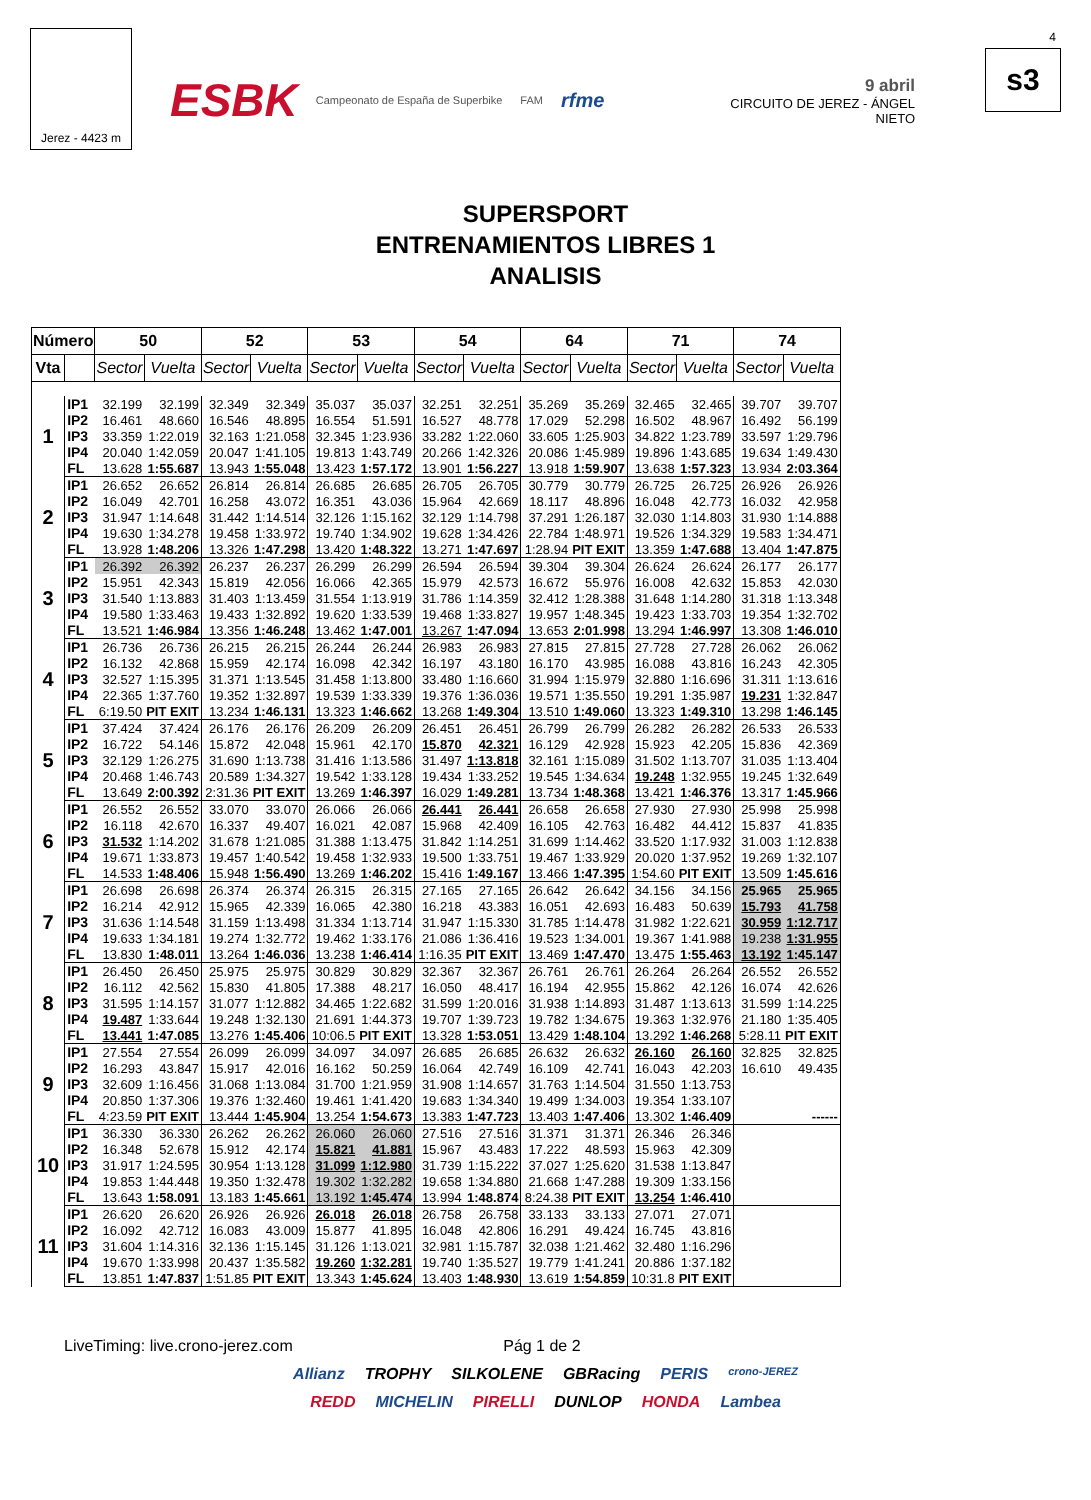Jerez - 4423 m
ESBK Campeonato de España de Superbike FAM rfme
9 abril
CIRCUITO DE JEREZ - ÁNGEL NIETO
4
s3
SUPERSPORT
ENTRENAMIENTOS LIBRES 1
ANALISIS
| Número | | 50 | | 52 | | 53 | | 54 | | 64 | | 71 | | 74 | |
| --- | --- | --- | --- | --- | --- | --- | --- | --- | --- | --- | --- | --- | --- | --- | --- |
| Vta | | Sector | Vuelta | Sector | Vuelta | Sector | Vuelta | Sector | Vuelta | Sector | Vuelta | Sector | Vuelta | Sector | Vuelta |
| 1 | IP1 | 32.199 | 32.199 | 32.349 | 32.349 | 35.037 | 35.037 | 32.251 | 32.251 | 35.269 | 35.269 | 32.465 | 32.465 | 39.707 | 39.707 |
| | IP2 | 16.461 | 48.660 | 16.546 | 48.895 | 16.554 | 51.591 | 16.527 | 48.778 | 17.029 | 52.298 | 16.502 | 48.967 | 16.492 | 56.199 |
| | IP3 | 33.359 | 1:22.019 | 32.163 | 1:21.058 | 32.345 | 1:23.936 | 33.282 | 1:22.060 | 33.605 | 1:25.903 | 34.822 | 1:23.789 | 33.597 | 1:29.796 |
| | IP4 | 20.040 | 1:42.059 | 20.047 | 1:41.105 | 19.813 | 1:43.749 | 20.266 | 1:42.326 | 20.086 | 1:45.989 | 19.896 | 1:43.685 | 19.634 | 1:49.430 |
| | FL | 13.628 | 1:55.687 | 13.943 | 1:55.048 | 13.423 | 1:57.172 | 13.901 | 1:56.227 | 13.918 | 1:59.907 | 13.638 | 1:57.323 | 13.934 | 2:03.364 |
| 2 | IP1 | 26.652 | 26.652 | 26.814 | 26.814 | 26.685 | 26.685 | 26.705 | 26.705 | 30.779 | 30.779 | 26.725 | 26.725 | 26.926 | 26.926 |
| | IP2 | 16.049 | 42.701 | 16.258 | 43.072 | 16.351 | 43.036 | 15.964 | 42.669 | 18.117 | 48.896 | 16.048 | 42.773 | 16.032 | 42.958 |
| | IP3 | 31.947 | 1:14.648 | 31.442 | 1:14.514 | 32.126 | 1:15.162 | 32.129 | 1:14.798 | 37.291 | 1:26.187 | 32.030 | 1:14.803 | 31.930 | 1:14.888 |
| | IP4 | 19.630 | 1:34.278 | 19.458 | 1:33.972 | 19.740 | 1:34.902 | 19.628 | 1:34.426 | 22.784 | 1:48.971 | 19.526 | 1:34.329 | 19.583 | 1:34.471 |
| | FL | 13.928 | 1:48.206 | 13.326 | 1:47.298 | 13.420 | 1:48.322 | 13.271 | 1:47.697 | 1:28.94 | PIT EXIT | 13.359 | 1:47.688 | 13.404 | 1:47.875 |
| 3 | IP1 | 26.392 | 26.392 | 26.237 | 26.237 | 26.299 | 26.299 | 26.594 | 26.594 | 39.304 | 39.304 | 26.624 | 26.624 | 26.177 | 26.177 |
| | IP2 | 15.951 | 42.343 | 15.819 | 42.056 | 16.066 | 42.365 | 15.979 | 42.573 | 16.672 | 55.976 | 16.008 | 42.632 | 15.853 | 42.030 |
| | IP3 | 31.540 | 1:13.883 | 31.403 | 1:13.459 | 31.554 | 1:13.919 | 31.786 | 1:14.359 | 32.412 | 1:28.388 | 31.648 | 1:14.280 | 31.318 | 1:13.348 |
| | IP4 | 19.580 | 1:33.463 | 19.433 | 1:32.892 | 19.620 | 1:33.539 | 19.468 | 1:33.827 | 19.957 | 1:48.345 | 19.423 | 1:33.703 | 19.354 | 1:32.702 |
| | FL | 13.521 | 1:46.984 | 13.356 | 1:46.248 | 13.462 | 1:47.001 | 13.267 | 1:47.094 | 13.653 | 2:01.998 | 13.294 | 1:46.997 | 13.308 | 1:46.010 |
| 4 | IP1 | 26.736 | 26.736 | 26.215 | 26.215 | 26.244 | 26.244 | 26.983 | 26.983 | 27.815 | 27.815 | 27.728 | 27.728 | 26.062 | 26.062 |
| | IP2 | 16.132 | 42.868 | 15.959 | 42.174 | 16.098 | 42.342 | 16.197 | 43.180 | 16.170 | 43.985 | 16.088 | 43.816 | 16.243 | 42.305 |
| | IP3 | 32.527 | 1:15.395 | 31.371 | 1:13.545 | 31.458 | 1:13.800 | 33.480 | 1:16.660 | 31.994 | 1:15.979 | 32.880 | 1:16.696 | 31.311 | 1:13.616 |
| | IP4 | 22.365 | 1:37.760 | 19.352 | 1:32.897 | 19.539 | 1:33.339 | 19.376 | 1:36.036 | 19.571 | 1:35.550 | 19.291 | 1:35.987 | 19.231 | 1:32.847 |
| | FL | 6:19.50 | PIT EXIT | 13.234 | 1:46.131 | 13.323 | 1:46.662 | 13.268 | 1:49.304 | 13.510 | 1:49.060 | 13.323 | 1:49.310 | 13.298 | 1:46.145 |
| 5 | IP1 | 37.424 | 37.424 | 26.176 | 26.176 | 26.209 | 26.209 | 26.451 | 26.451 | 26.799 | 26.799 | 26.282 | 26.282 | 26.533 | 26.533 |
| | IP2 | 16.722 | 54.146 | 15.872 | 42.048 | 15.961 | 42.170 | 15.870 | 42.321 | 16.129 | 42.928 | 15.923 | 42.205 | 15.836 | 42.369 |
| | IP3 | 32.129 | 1:26.275 | 31.690 | 1:13.738 | 31.416 | 1:13.586 | 31.497 | 1:13.818 | 32.161 | 1:15.089 | 31.502 | 1:13.707 | 31.035 | 1:13.404 |
| | IP4 | 20.468 | 1:46.743 | 20.589 | 1:34.327 | 19.542 | 1:33.128 | 19.434 | 1:33.252 | 19.545 | 1:34.634 | 19.248 | 1:32.955 | 19.245 | 1:32.649 |
| | FL | 13.649 | 2:00.392 | 2:31.36 | PIT EXIT | 13.269 | 1:46.397 | 16.029 | 1:49.281 | 13.734 | 1:48.368 | 13.421 | 1:46.376 | 13.317 | 1:45.966 |
| 6 | IP1 | 26.552 | 26.552 | 33.070 | 33.070 | 26.066 | 26.066 | 26.441 | 26.441 | 26.658 | 26.658 | 27.930 | 27.930 | 25.998 | 25.998 |
| | IP2 | 16.118 | 42.670 | 16.337 | 49.407 | 16.021 | 42.087 | 15.968 | 42.409 | 16.105 | 42.763 | 16.482 | 44.412 | 15.837 | 41.835 |
| | IP3 | 31.532 | 1:14.202 | 31.678 | 1:21.085 | 31.388 | 1:13.475 | 31.842 | 1:14.251 | 31.699 | 1:14.462 | 33.520 | 1:17.932 | 31.003 | 1:12.838 |
| | IP4 | 19.671 | 1:33.873 | 19.457 | 1:40.542 | 19.458 | 1:32.933 | 19.500 | 1:33.751 | 19.467 | 1:33.929 | 20.020 | 1:37.952 | 19.269 | 1:32.107 |
| | FL | 14.533 | 1:48.406 | 15.948 | 1:56.490 | 13.269 | 1:46.202 | 15.416 | 1:49.167 | 13.466 | 1:47.395 | 1:54.60 | PIT EXIT | 13.509 | 1:45.616 |
| 7 | IP1 | 26.698 | 26.698 | 26.374 | 26.374 | 26.315 | 26.315 | 27.165 | 27.165 | 26.642 | 26.642 | 34.156 | 34.156 | 25.965 | 25.965 |
| | IP2 | 16.214 | 42.912 | 15.965 | 42.339 | 16.065 | 42.380 | 16.218 | 43.383 | 16.051 | 42.693 | 16.483 | 50.639 | 15.793 | 41.758 |
| | IP3 | 31.636 | 1:14.548 | 31.159 | 1:13.498 | 31.334 | 1:13.714 | 31.947 | 1:15.330 | 31.785 | 1:14.478 | 31.982 | 1:22.621 | 30.959 | 1:12.717 |
| | IP4 | 19.633 | 1:34.181 | 19.274 | 1:32.772 | 19.462 | 1:33.176 | 21.086 | 1:36.416 | 19.523 | 1:34.001 | 19.367 | 1:41.988 | 19.238 | 1:31.955 |
| | FL | 13.830 | 1:48.011 | 13.264 | 1:46.036 | 13.238 | 1:46.414 | 1:16.35 | PIT EXIT | 13.469 | 1:47.470 | 13.475 | 1:55.463 | 13.192 | 1:45.147 |
| 8 | IP1 | 26.450 | 26.450 | 25.975 | 25.975 | 30.829 | 30.829 | 32.367 | 32.367 | 26.761 | 26.761 | 26.264 | 26.264 | 26.552 | 26.552 |
| | IP2 | 16.112 | 42.562 | 15.830 | 41.805 | 17.388 | 48.217 | 16.050 | 48.417 | 16.194 | 42.955 | 15.862 | 42.126 | 16.074 | 42.626 |
| | IP3 | 31.595 | 1:14.157 | 31.077 | 1:12.882 | 34.465 | 1:22.682 | 31.599 | 1:20.016 | 31.938 | 1:14.893 | 31.487 | 1:13.613 | 31.599 | 1:14.225 |
| | IP4 | 19.487 | 1:33.644 | 19.248 | 1:32.130 | 21.691 | 1:44.373 | 19.707 | 1:39.723 | 19.782 | 1:34.675 | 19.363 | 1:32.976 | 21.180 | 1:35.405 |
| | FL | 13.441 | 1:47.085 | 13.276 | 1:45.406 | 10:06.5 | PIT EXIT | 13.328 | 1:53.051 | 13.429 | 1:48.104 | 13.292 | 1:46.268 | 5:28.11 | PIT EXIT |
| 9 | IP1 | 27.554 | 27.554 | 26.099 | 26.099 | 34.097 | 34.097 | 26.685 | 26.685 | 26.632 | 26.632 | 26.160 | 26.160 | 32.825 | 32.825 |
| | IP2 | 16.293 | 43.847 | 15.917 | 42.016 | 16.162 | 50.259 | 16.064 | 42.749 | 16.109 | 42.741 | 16.043 | 42.203 | 16.610 | 49.435 |
| | IP3 | 32.609 | 1:16.456 | 31.068 | 1:13.084 | 31.700 | 1:21.959 | 31.908 | 1:14.657 | 31.763 | 1:14.504 | 31.550 | 1:13.753 | | |
| | IP4 | 20.850 | 1:37.306 | 19.376 | 1:32.460 | 19.461 | 1:41.420 | 19.683 | 1:34.340 | 19.499 | 1:34.003 | 19.354 | 1:33.107 | | |
| | FL | 4:23.59 | PIT EXIT | 13.444 | 1:45.904 | 13.254 | 1:54.673 | 13.383 | 1:47.723 | 13.403 | 1:47.406 | 13.302 | 1:46.409 | | ------ |
| 10 | IP1 | 36.330 | 36.330 | 26.262 | 26.262 | 26.060 | 26.060 | 27.516 | 27.516 | 31.371 | 31.371 | 26.346 | 26.346 | | |
| | IP2 | 16.348 | 52.678 | 15.912 | 42.174 | 15.821 | 41.881 | 15.967 | 43.483 | 17.222 | 48.593 | 15.963 | 42.309 | | |
| | IP3 | 31.917 | 1:24.595 | 30.954 | 1:13.128 | 31.099 | 1:12.980 | 31.739 | 1:15.222 | 37.027 | 1:25.620 | 31.538 | 1:13.847 | | |
| | IP4 | 19.853 | 1:44.448 | 19.350 | 1:32.478 | 19.302 | 1:32.282 | 19.658 | 1:34.880 | 21.668 | 1:47.288 | 19.309 | 1:33.156 | | |
| | FL | 13.643 | 1:58.091 | 13.183 | 1:45.661 | 13.192 | 1:45.474 | 13.994 | 1:48.874 | 8:24.38 | PIT EXIT | 13.254 | 1:46.410 | | |
| 11 | IP1 | 26.620 | 26.620 | 26.926 | 26.926 | 26.018 | 26.018 | 26.758 | 26.758 | 33.133 | 33.133 | 27.071 | 27.071 | | |
| | IP2 | 16.092 | 42.712 | 16.083 | 43.009 | 15.877 | 41.895 | 16.048 | 42.806 | 16.291 | 49.424 | 16.745 | 43.816 | | |
| | IP3 | 31.604 | 1:14.316 | 32.136 | 1:15.145 | 31.126 | 1:13.021 | 32.981 | 1:15.787 | 32.038 | 1:21.462 | 32.480 | 1:16.296 | | |
| | IP4 | 19.670 | 1:33.998 | 20.437 | 1:35.582 | 19.260 | 1:32.281 | 19.740 | 1:35.527 | 19.779 | 1:41.241 | 20.886 | 1:37.182 | | |
| | FL | 13.851 | 1:47.837 | 1:51.85 | PIT EXIT | 13.343 | 1:45.624 | 13.403 | 1:48.930 | 13.619 | 1:54.859 | 10:31.8 | PIT EXIT | | |
LiveTiming: live.crono-jerez.com Pág 1 de 2
Allianz TROPHY SILKOLENE GBRacing PERIS crono-JEREZ
REDD MICHELIN PIRELLI DUNLOP HONDA Lambea